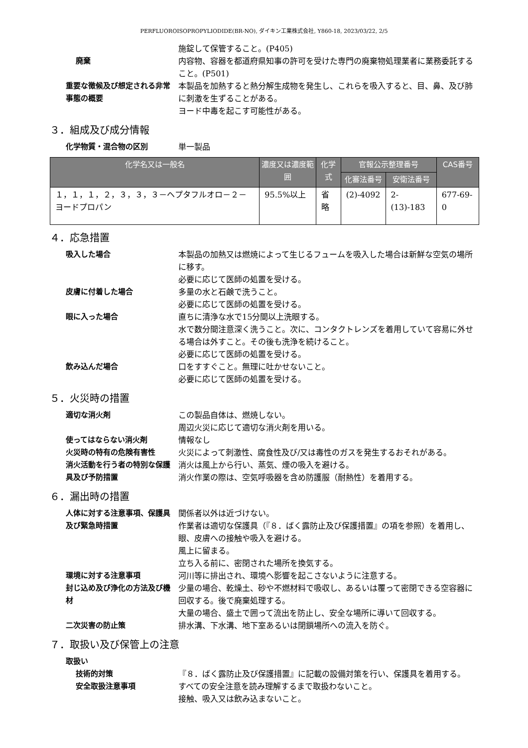PERFLUOROISOPROPYLIODIDE(BR-NO), ダイキン工業株式会社, Y860-18, 2023/03/22, 2/5
施錠して保管すること。(P405)
廃棄 内容物、容器を都道府県知事の許可を受けた専門の廃棄物処理業者に業務委託すること。(P501)
重要な徴候及び想定される非常事態の概要
本製品を加熱すると熱分解生成物を発生し、これらを吸入すると、目、鼻、及び肺に刺激を生ずることがある。
ヨード中毒を起こす可能性がある。
３．組成及び成分情報
化学物質・混合物の区別 単一製品
| 化学名又は一般名 | 濃度又は濃度範囲 | 化学式 | 官報公示整理番号 | | CAS番号 |
| --- | --- | --- | --- | --- | --- |
| | | | 化審法番号 | 安衛法番号 | |
| １，１，１，２，３，３，３－ヘプタフルオロ－２－ヨードプロパン | 95.5%以上 | 省略 | (2)-4092 | 2-(13)-183 | 677-69-0 |
４．応急措置
吸入した場合 本製品の加熱又は燃焼によって生じるフュームを吸入した場合は新鮮な空気の場所に移す。
必要に応じて医師の処置を受ける。
皮膚に付着した場合 多量の水と石鹸で洗うこと。
必要に応じて医師の処置を受ける。
眼に入った場合 直ちに清浄な水で15分間以上洗眼する。
水で数分間注意深く洗うこと。次に、コンタクトレンズを着用していて容易に外せる場合は外すこと。その後も洗浄を続けること。
必要に応じて医師の処置を受ける。
飲み込んだ場合 口をすすぐこと。無理に吐かせないこと。
必要に応じて医師の処置を受ける。
５．火災時の措置
適切な消火剤 この製品自体は、燃焼しない。
周辺火災に応じて適切な消火剤を用いる。
使ってはならない消火剤 情報なし
火災時の特有の危険有害性 火災によって刺激性、腐食性及び/又は毒性のガスを発生するおそれがある。
消火活動を行う者の特別な保護具及び予防措置
消火は風上から行い、蒸気、煙の吸入を避ける。
消火作業の際は、空気呼吸器を含め防護服（耐熱性）を着用する。
６．漏出時の措置
人体に対する注意事項、保護具及び緊急時措置
関係者以外は近づけない。
作業者は適切な保護具（『８．ばく露防止及び保護措置』の項を参照）を着用し、眼、皮膚への接触や吸入を避ける。
風上に留まる。
立ち入る前に、密閉された場所を換気する。
環境に対する注意事項 河川等に排出され、環境へ影響を起こさないように注意する。
封じ込め及び浄化の方法及び機材 少量の場合、乾燥土、砂や不燃材料で吸収し、あるいは覆って密閉できる空容器に回収する。後で廃棄処理する。
大量の場合、盛土で囲って流出を防止し、安全な場所に導いて回収する。
二次災害の防止策 排水溝、下水溝、地下室あるいは閉鎖場所への流入を防ぐ。
７．取扱い及び保管上の注意
取扱い
技術的対策 『８．ばく露防止及び保護措置』に記載の設備対策を行い、保護具を着用する。
安全取扱注意事項 すべての安全注意を読み理解するまで取扱わないこと。
接触、吸入又は飲み込まないこと。